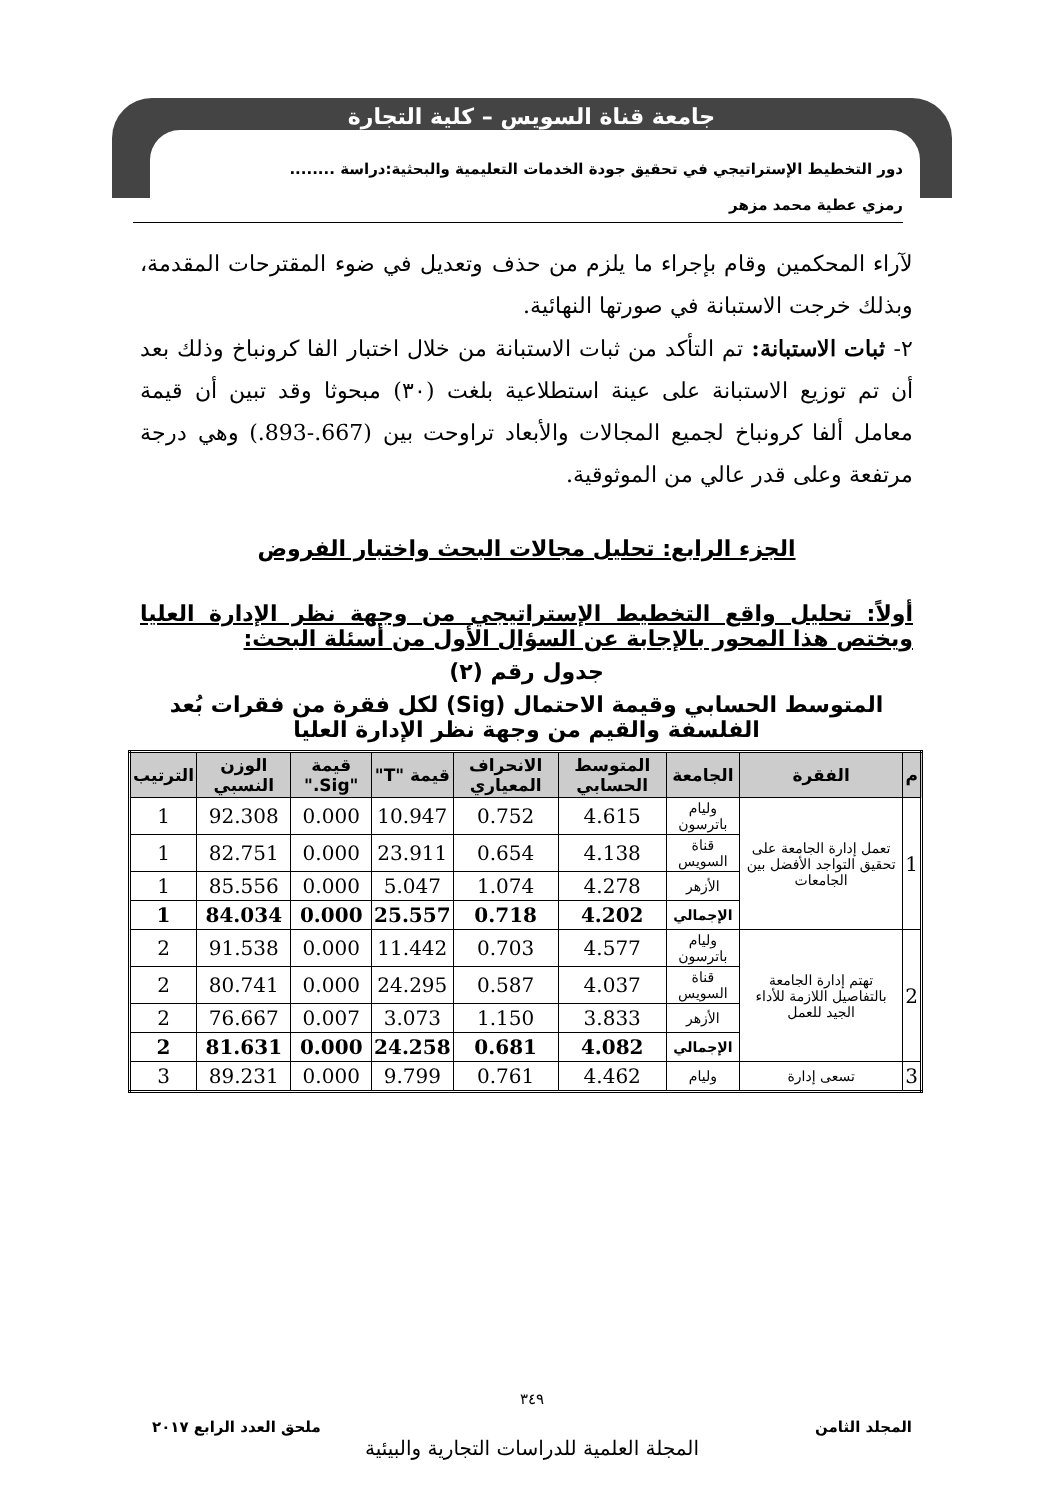جامعة قناة السويس – كلية التجارة
دور التخطيط الإستراتيجي في تحقيق جودة الخدمات التعليمية والبحثية:دراسة ........
رمزي عطية محمد مزهر
لآراء المحكمين وقام بإجراء ما يلزم من حذف وتعديل في ضوء المقترحات المقدمة، وبذلك خرجت الاستبانة في صورتها النهائية.
٢- ثبات الاستبانة: تم التأكد من ثبات الاستبانة من خلال اختبار الفا كرونباخ وذلك بعد أن تم توزيع الاستبانة على عينة استطلاعية بلغت (٣٠) مبحوثا وقد تبين أن قيمة معامل ألفا كرونباخ لجميع المجالات والأبعاد تراوحت بين (667.-893.) وهي درجة مرتفعة وعلى قدر عالي من الموثوقية.
الجزء الرابع: تحليل مجالات البحث واختبار الفروض
أولاً: تحليل واقع التخطيط الإستراتيجي من وجهة نظر الإدارة العليا ويختص هذا المحور بالإجابة عن السؤال الأول من أسئلة البحث:
جدول رقم (٢)
المتوسط الحسابي وقيمة الاحتمال (Sig) لكل فقرة من فقرات بُعد الفلسفة والقيم من وجهة نظر الإدارة العليا
| م | الفقرة | الجامعة | المتوسط الحسابي | الانحراف المعياري | قيمة "T" | قيمة "Sig." | الوزن النسبي | الترتيب |
| --- | --- | --- | --- | --- | --- | --- | --- | --- |
| 1 | تعمل إدارة الجامعة على تحقيق التواجد الأفضل بين الجامعات | وليام باترسون | 4.615 | 0.752 | 10.947 | 0.000 | 92.308 | 1 |
| | | قناة السويس | 4.138 | 0.654 | 23.911 | 0.000 | 82.751 | 1 |
| | | الأزهر | 4.278 | 1.074 | 5.047 | 0.000 | 85.556 | 1 |
| | | الإجمالي | 4.202 | 0.718 | 25.557 | 0.000 | 84.034 | 1 |
| 2 | تهتم إدارة الجامعة بالتفاصيل اللازمة للأداء الجيد للعمل | وليام باترسون | 4.577 | 0.703 | 11.442 | 0.000 | 91.538 | 2 |
| | | قناة السويس | 4.037 | 0.587 | 24.295 | 0.000 | 80.741 | 2 |
| | | الأزهر | 3.833 | 1.150 | 3.073 | 0.007 | 76.667 | 2 |
| | | الإجمالي | 4.082 | 0.681 | 24.258 | 0.000 | 81.631 | 2 |
| 3 | تسعى إدارة | وليام | 4.462 | 0.761 | 9.799 | 0.000 | 89.231 | 3 |
٣٤٩
المجلد الثامن ملحق العدد الرابع ٢٠١٧
المجلة العلمية للدراسات التجارية والبيئية